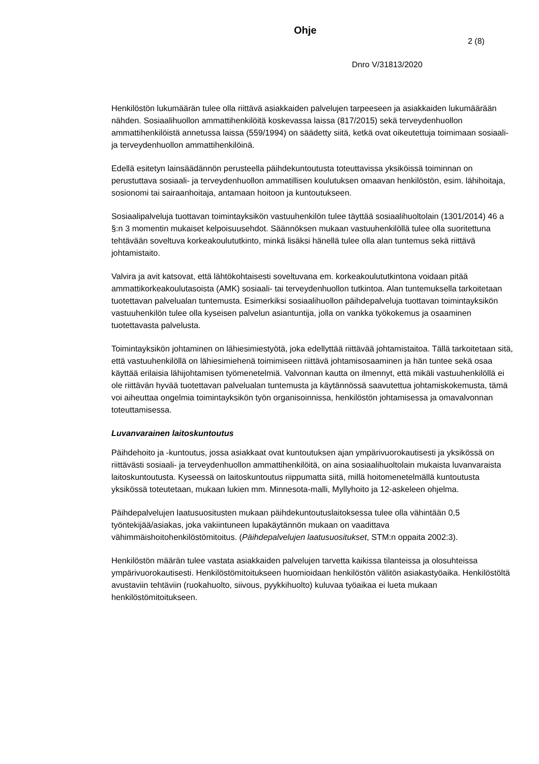Ohje
2 (8)
Dnro V/31813/2020
Henkilöstön lukumäärän tulee olla riittävä asiakkaiden palvelujen tarpeeseen ja asiakkaiden lukumäärään nähden. Sosiaalihuollon ammattihenkilöitä koskevassa laissa (817/2015) sekä terveydenhuollon ammattihenkilöistä annetussa laissa (559/1994) on säädetty siitä, ketkä ovat oikeutettuja toimimaan sosiaali- ja terveydenhuollon ammattihenkilöinä.
Edellä esitetyn lainsäädännön perusteella päihdekuntoutusta toteuttavissa yksiköissä toiminnan on perustuttava sosiaali- ja terveydenhuollon ammatillisen koulutuksen omaavan henkilöstön, esim. lähihoitaja, sosionomi tai sairaanhoitaja, antamaan hoitoon ja kuntoutukseen.
Sosiaalipalveluja tuottavan toimintayksikön vastuuhenkilön tulee täyttää sosiaalihuoltolain (1301/2014) 46 a §:n 3 momentin mukaiset kelpoisuusehdot. Säännöksen mukaan vastuuhenkilöllä tulee olla suoritettuna tehtävään soveltuva korkeakoulututkinto, minkä lisäksi hänellä tulee olla alan tuntemus sekä riittävä johtamistaito.
Valvira ja avit katsovat, että lähtökohtaisesti soveltuvana em. korkeakoulututkintona voidaan pitää ammattikorkeakoulutasoista (AMK) sosiaali- tai terveydenhuollon tutkintoa. Alan tuntemuksella tarkoitetaan tuotettavan palvelualan tuntemusta. Esimerkiksi sosiaalihuollon päihdepalveluja tuottavan toimintayksikön vastuuhenkilön tulee olla kyseisen palvelun asiantuntija, jolla on vankka työkokemus ja osaaminen tuotettavasta palvelusta.
Toimintayksikön johtaminen on lähiesimiestyötä, joka edellyttää riittävää johtamistaitoa. Tällä tarkoitetaan sitä, että vastuuhenkilöllä on lähiesimiehenä toimimiseen riittävä johtamisosaaminen ja hän tuntee sekä osaa käyttää erilaisia lähijohtamisen työmenetelmiä. Valvonnan kautta on ilmennyt, että mikäli vastuuhenkilöllä ei ole riittävän hyvää tuotettavan palvelualan tuntemusta ja käytännössä saavutettua johtamiskokemusta, tämä voi aiheuttaa ongelmia toimintayksikön työn organisoinnissa, henkilöstön johtamisessa ja omavalvonnan toteuttamisessa.
Luvanvarainen laitoskuntoutus
Päihdehoito ja -kuntoutus, jossa asiakkaat ovat kuntoutuksen ajan ympärivuorokautisesti ja yksikössä on riittävästi sosiaali- ja terveydenhuollon ammattihenkilöitä, on aina sosiaalihuoltolain mukaista luvanvaraista laitoskuntoutusta. Kyseessä on laitoskuntoutus riippumatta siitä, millä hoitomenetelmällä kuntoutusta yksikössä toteutetaan, mukaan lukien mm. Minnesota-malli, Myllyhoito ja 12-askeleen ohjelma.
Päihdepalvelujen laatusuositusten mukaan päihdekuntoutuslaitoksessa tulee olla vähintään 0,5 työntekijää/asiakas, joka vakiintuneen lupakäytännön mukaan on vaadittava vähimmäishoitohenkilöstömitoitus. (Päihdepalvelujen laatusuositukset, STM:n oppaita 2002:3).
Henkilöstön määrän tulee vastata asiakkaiden palvelujen tarvetta kaikissa tilanteissa ja olosuhteissa ympärivuorokautisesti. Henkilöstömitoitukseen huomioidaan henkilöstön välitön asiakastyöaika. Henkilöstöltä avustaviin tehtäviin (ruokahuolto, siivous, pyykkihuolto) kuluvaa työaikaa ei lueta mukaan henkilöstömitoitukseen.